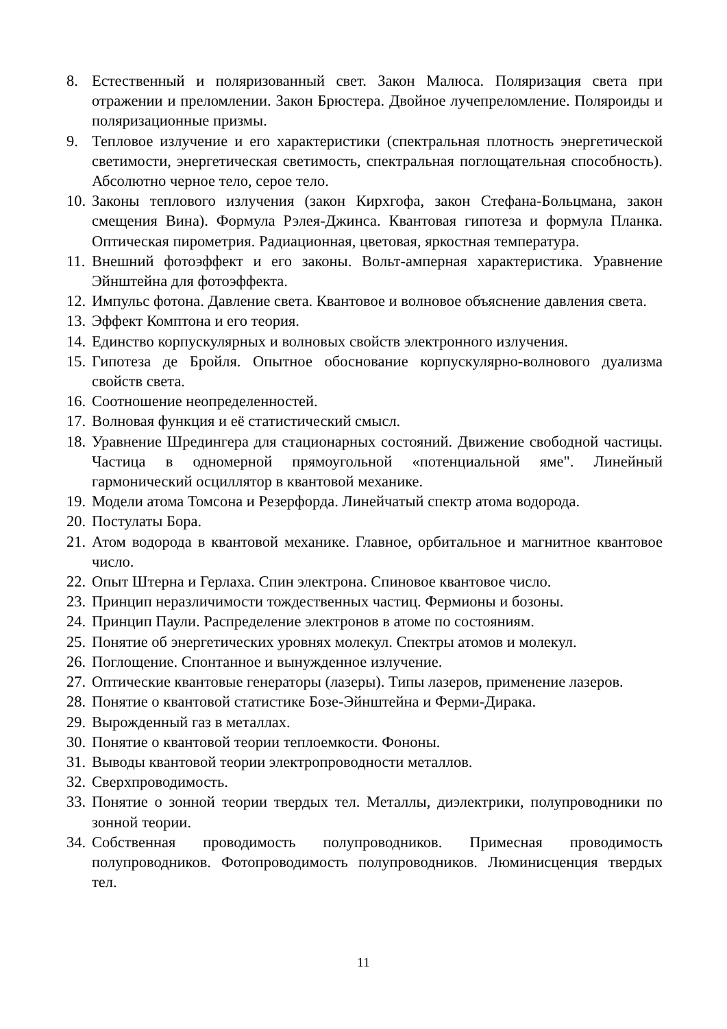8. Естественный и поляризованный свет. Закон Малюса. Поляризация света при отражении и преломлении. Закон Брюстера. Двойное лучепреломление. Поляроиды и поляризационные призмы.
9. Тепловое излучение и его характеристики (спектральная плотность энергетической светимости, энергетическая светимость, спектральная поглощательная способность). Абсолютно черное тело, серое тело.
10. Законы теплового излучения (закон Кирхгофа, закон Стефана-Больцмана, закон смещения Вина). Формула Рэлея-Джинса. Квантовая гипотеза и формула Планка. Оптическая пирометрия. Радиационная, цветовая, яркостная температура.
11. Внешний фотоэффект и его законы. Вольт-амперная характеристика. Уравнение Эйнштейна для фотоэффекта.
12. Импульс фотона. Давление света. Квантовое и волновое объяснение давления света.
13. Эффект Комптона и его теория.
14. Единство корпускулярных и волновых свойств электронного излучения.
15. Гипотеза де Бройля. Опытное обоснование корпускулярно-волнового дуализма свойств света.
16. Соотношение неопределенностей.
17. Волновая функция и её статистический смысл.
18. Уравнение Шредингера для стационарных состояний. Движение свободной частицы. Частица в одномерной прямоугольной «потенциальной яме". Линейный гармонический осциллятор в квантовой механике.
19. Модели атома Томсона и Резерфорда. Линейчатый спектр атома водорода.
20. Постулаты Бора.
21. Атом водорода в квантовой механике. Главное, орбитальное и магнитное квантовое число.
22. Опыт Штерна и Герлаха. Спин электрона. Спиновое квантовое число.
23. Принцип неразличимости тождественных частиц. Фермионы и бозоны.
24. Принцип Паули. Распределение электронов в атоме по состояниям.
25. Понятие об энергетических уровнях молекул. Спектры атомов и молекул.
26. Поглощение. Спонтанное и вынужденное излучение.
27. Оптические квантовые генераторы (лазеры). Типы лазеров, применение лазеров.
28. Понятие о квантовой статистике Бозе-Эйнштейна и Ферми-Дирака.
29. Вырожденный газ в металлах.
30. Понятие о квантовой теории теплоемкости. Фононы.
31. Выводы квантовой теории электропроводности металлов.
32. Сверхпроводимость.
33. Понятие о зонной теории твердых тел. Металлы, диэлектрики, полупроводники по зонной теории.
34. Собственная проводимость полупроводников. Примесная проводимость полупроводников. Фотопроводимость полупроводников. Люминисценция твердых тел.
11